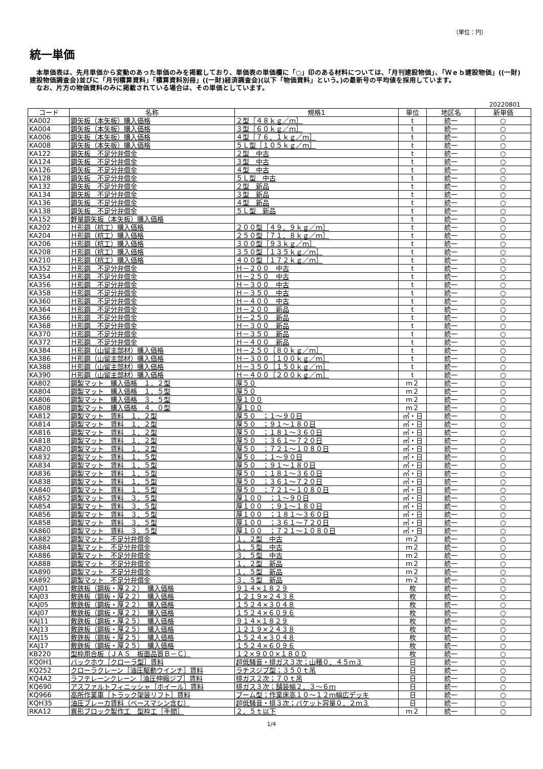（単位：円）
統一単価
　本単価表は、先月単価から変動のあった単価のみを掲載しており、単価表の単価欄に「○」印のある材料については、「月刊建設物価」、「Ｗｅｂ建設物価」((一財)建設物価調査会)並びに「月刊積算資料」「積算資料別冊」((一財)経済調査会)(以下「物価資料」という。)の最新号の平均値を採用しています。
　なお、片方の物価資料のみに掲載されている場合は、その単価としています。
20220801
| コード | 名称 | 規格1 | 単位 | 地区名 | 新単価 |
| --- | --- | --- | --- | --- | --- |
| KA002 | 鋼矢板（本矢板）購入価格 | ２型［４８ｋｇ／ｍ］ | t | 統一 | ○ |
| KA004 | 鋼矢板（本矢板）購入価格 | ３型［６０ｋｇ／ｍ］ | t | 統一 | ○ |
| KA006 | 鋼矢板（本矢板）購入価格 | ４型［７６．１ｋｇ／ｍ］ | t | 統一 | ○ |
| KA008 | 鋼矢板（本矢板）購入価格 | ５Ｌ型［１０５ｋｇ／ｍ］ | t | 統一 | ○ |
| KA122 | 鋼矢板 不足分弁償金 | ２型 中古 | t | 統一 | ○ |
| KA124 | 鋼矢板 不足分弁償金 | ３型 中古 | t | 統一 | ○ |
| KA126 | 鋼矢板 不足分弁償金 | ４型 中古 | t | 統一 | ○ |
| KA128 | 鋼矢板 不足分弁償金 | ５Ｌ型 中古 | t | 統一 | ○ |
| KA132 | 鋼矢板 不足分弁償金 | ２型 新品 | t | 統一 | ○ |
| KA134 | 鋼矢板 不足分弁償金 | ３型 新品 | t | 統一 | ○ |
| KA136 | 鋼矢板 不足分弁償金 | ４型 新品 | t | 統一 | ○ |
| KA138 | 鋼矢板 不足分弁償金 | ５Ｌ型 新品 | t | 統一 | ○ |
| KA152 | 軽量鋼矢板（本矢板）購入価格 | | t | 統一 | ○ |
| KA202 | Ｈ形鋼（杭工）購入価格 | ２００型［４９．９ｋｇ／ｍ］ | t | 統一 | ○ |
| KA204 | Ｈ形鋼（杭工）購入価格 | ２５０型［７１．８ｋｇ／ｍ］ | t | 統一 | ○ |
| KA206 | Ｈ形鋼（杭工）購入価格 | ３００型［９３ｋｇ／ｍ］ | t | 統一 | ○ |
| KA208 | Ｈ形鋼（杭工）購入価格 | ３５０型［１３５ｋｇ／ｍ］ | t | 統一 | ○ |
| KA210 | Ｈ形鋼（杭工）購入価格 | ４００型［１７２ｋｇ／ｍ］ | t | 統一 | ○ |
| KA352 | Ｈ形鋼 不足分弁償金 | Ｈ－２００ 中古 | t | 統一 | ○ |
| KA354 | Ｈ形鋼 不足分弁償金 | Ｈ－２５０ 中古 | t | 統一 | ○ |
| KA356 | Ｈ形鋼 不足分弁償金 | Ｈ－３００ 中古 | t | 統一 | ○ |
| KA358 | Ｈ形鋼 不足分弁償金 | Ｈ－３５０ 中古 | t | 統一 | ○ |
| KA360 | Ｈ形鋼 不足分弁償金 | Ｈ－４００ 中古 | t | 統一 | ○ |
| KA364 | Ｈ形鋼 不足分弁償金 | Ｈ－２００ 新品 | t | 統一 | ○ |
| KA366 | Ｈ形鋼 不足分弁償金 | Ｈ－２５０ 新品 | t | 統一 | ○ |
| KA368 | Ｈ形鋼 不足分弁償金 | Ｈ－３００ 新品 | t | 統一 | ○ |
| KA370 | Ｈ形鋼 不足分弁償金 | Ｈ－３５０ 新品 | t | 統一 | ○ |
| KA372 | Ｈ形鋼 不足分弁償金 | Ｈ－４００ 新品 | t | 統一 | ○ |
| KA384 | Ｈ形鋼（山留主部材）購入価格 | Ｈ－２５０［８０ｋｇ／ｍ］ | t | 統一 | ○ |
| KA386 | Ｈ形鋼（山留主部材）購入価格 | Ｈ－３００［１００ｋｇ／ｍ］ | t | 統一 | ○ |
| KA388 | Ｈ形鋼（山留主部材）購入価格 | Ｈ－３５０［１５０ｋｇ／ｍ］ | t | 統一 | ○ |
| KA390 | Ｈ形鋼（山留主部材）購入価格 | Ｈ－４００［２００ｋｇ／ｍ］ | t | 統一 | ○ |
| KA802 | 鋼製マット 購入価格 １．２型 | 厚５０ | ｍ２ | 統一 | ○ |
| KA804 | 鋼製マット 購入価格 １．５型 | 厚５０ | ｍ２ | 統一 | ○ |
| KA806 | 鋼製マット 購入価格 ３．５型 | 厚１００ | ｍ２ | 統一 | ○ |
| KA808 | 鋼製マット 購入価格 ４．０型 | 厚１００ | ｍ２ | 統一 | ○ |
| KA812 | 鋼製マット 賃料 １．２型 | 厚５０ ；１～９０日 | ㎡・日 | 統一 | ○ |
| KA814 | 鋼製マット 賃料 １．２型 | 厚５０ ；９１～１８０日 | ㎡・日 | 統一 | ○ |
| KA816 | 鋼製マット 賃料 １．２型 | 厚５０ ；１８１～３６０日 | ㎡・日 | 統一 | ○ |
| KA818 | 鋼製マット 賃料 １．２型 | 厚５０ ；３６１～７２０日 | ㎡・日 | 統一 | ○ |
| KA820 | 鋼製マット 賃料 １．２型 | 厚５０ ；７２１～１０８０日 | ㎡・日 | 統一 | ○ |
| KA832 | 鋼製マット 賃料 １．５型 | 厚５０ ；１～９０日 | ㎡・日 | 統一 | ○ |
| KA834 | 鋼製マット 賃料 １．５型 | 厚５０ ；９１～１８０日 | ㎡・日 | 統一 | ○ |
| KA836 | 鋼製マット 賃料 １．５型 | 厚５０ ；１８１～３６０日 | ㎡・日 | 統一 | ○ |
| KA838 | 鋼製マット 賃料 １．５型 | 厚５０ ；３６１～７２０日 | ㎡・日 | 統一 | ○ |
| KA840 | 鋼製マット 賃料 １．５型 | 厚５０ ；７２１～１０８０日 | ㎡・日 | 統一 | ○ |
| KA852 | 鋼製マット 賃料 ３．５型 | 厚１００ ；１～９０日 | ㎡・日 | 統一 | ○ |
| KA854 | 鋼製マット 賃料 ３．５型 | 厚１００ ；９１～１８０日 | ㎡・日 | 統一 | ○ |
| KA856 | 鋼製マット 賃料 ３．５型 | 厚１００ ；１８１～３６０日 | ㎡・日 | 統一 | ○ |
| KA858 | 鋼製マット 賃料 ３．５型 | 厚１００ ；３６１～７２０日 | ㎡・日 | 統一 | ○ |
| KA860 | 鋼製マット 賃料 ３．５型 | 厚１００ ；７２１～１０８０日 | ㎡・日 | 統一 | ○ |
| KA882 | 鋼製マット 不足分弁償金 | １．２型 中古 | ｍ２ | 統一 | ○ |
| KA884 | 鋼製マット 不足分弁償金 | １．５型 中古 | ｍ２ | 統一 | ○ |
| KA886 | 鋼製マット 不足分弁償金 | ３．５型 中古 | ｍ２ | 統一 | ○ |
| KA888 | 鋼製マット 不足分弁償金 | １．２型 新品 | ｍ２ | 統一 | ○ |
| KA890 | 鋼製マット 不足分弁償金 | １．５型 新品 | ｍ２ | 統一 | ○ |
| KA892 | 鋼製マット 不足分弁償金 | ３．５型 新品 | ｍ２ | 統一 | ○ |
| KAJ01 | 敷鉄板（鋼板・厚２２） 購入価格 | ９１４×１８２９ | 枚 | 統一 | ○ |
| KAJ03 | 敷鉄板（鋼板・厚２２） 購入価格 | １２１９×２４３８ | 枚 | 統一 | ○ |
| KAJ05 | 敷鉄板（鋼板・厚２２） 購入価格 | １５２４×３０４８ | 枚 | 統一 | ○ |
| KAJ07 | 敷鉄板（鋼板・厚２２） 購入価格 | １５２４×６０９６ | 枚 | 統一 | ○ |
| KAJ11 | 敷鉄板（鋼板・厚２５） 購入価格 | ９１４×１８２９ | 枚 | 統一 | ○ |
| KAJ13 | 敷鉄板（鋼板・厚２５） 購入価格 | １２１９×２４３８ | 枚 | 統一 | ○ |
| KAJ15 | 敷鉄板（鋼板・厚２５） 購入価格 | １５２４×３０４８ | 枚 | 統一 | ○ |
| KAJ17 | 敷鉄板（鋼板・厚２５） 購入価格 | １５２４×６０９６ | 枚 | 統一 | ○ |
| KB220 | 型枠用合板（ＪＡＳ 板面品質Ｂ－Ｃ） | １２×９００×１８００ | 枚 | 統一 | ○ |
| KQ0H1 | バックホウ［クローラ型］賃料 | 超低騒音・排ガス３次；山積０．４５ｍ３ | 日 | 統一 | ○ |
| KQ252 | クローラクレーン［油圧駆動ウインチ］賃料 | ラチスジブ型；３５０ｔ吊 | 日 | 統一 | ○ |
| KQ4A2 | ラフテレーンクレーン［油圧伸縮ジブ］賃料 | 排ガス２次；７０ｔ吊 | 日 | 統一 | ○ |
| KQ690 | アスファルトフィニッシャ［ホイール］賃料 | 排ガス３次；舗装幅２．３～６ｍ | 日 | 統一 | ○ |
| KQ966 | 高所作業車［トラック架装リフト］賃料 | ブーム型；作業床高１０～１２ｍ幅広デッキ | 日 | 統一 | ○ |
| KQH35 | 油圧ブレーカ賃料（ベースマシン含む） | 超低騒音・排３次；バケット容量０．２ｍ３ | 日 | 統一 | ○ |
| RKA12 | 異形ブロック製作工 型枠工［手間］ | ２．５ｔ以下 | ｍ２ | 統一 | ○ |
1/4